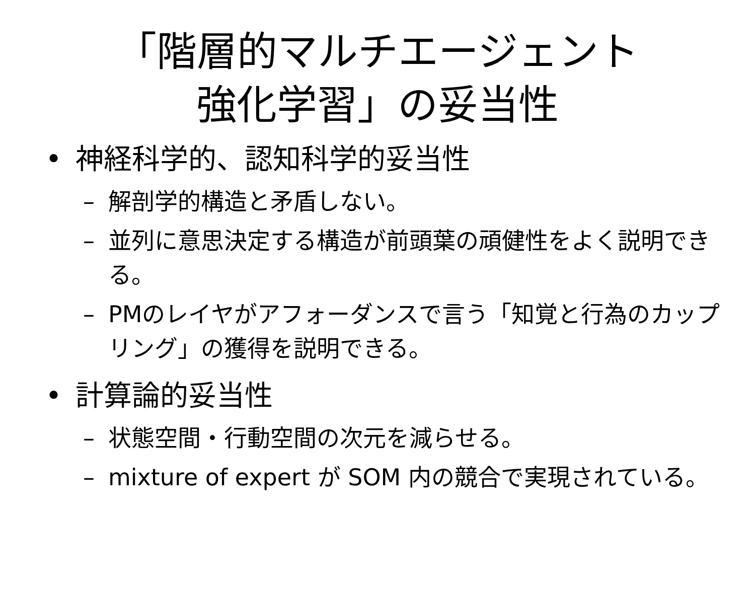「階層的マルチエージェント
強化学習」の妥当性
• 神経科学的、認知科学的妥当性
– 解剖学的構造と矛盾しない。
– 並列に意思決定する構造が前頭葉の頑健性をよく説明できる。
– PMのレイヤがアフォーダンスで言う「知覚と行為のカップリング」の獲得を説明できる。
• 計算論的妥当性
– 状態空間・行動空間の次元を減らせる。
– mixture of expert が SOM 内の競合で実現されている。